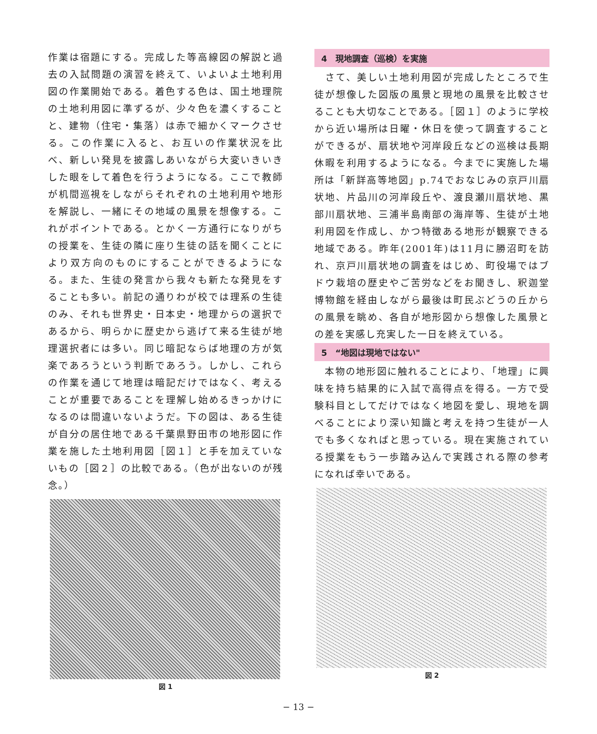作業は宿題にする。完成した等高線図の解説と過去の入試問題の演習を終えて、いよいよ土地利用図の作業開始である。着色する色は、国土地理院の土地利用図に準ずるが、少々色を濃くすることと、建物（住宅・集落）は赤で細かくマークさせる。この作業に入ると、お互いの作業状況を比べ、新しい発見を披露しあいながら大変いきいきした眼をして着色を行うようになる。ここで教師が机間巡視をしながらそれぞれの土地利用や地形を解説し、一緒にその地域の風景を想像する。これがポイントである。とかく一方通行になりがちの授業を、生徒の隣に座り生徒の話を聞くことにより双方向のものにすることができるようになる。また、生徒の発言から我々も新たな発見をすることも多い。前記の通りわが校では理系の生徒のみ、それも世界史・日本史・地理からの選択であるから、明らかに歴史から逃げて来る生徒が地理選択者には多い。同じ暗記ならば地理の方が気楽であろうという判断であろう。しかし、これらの作業を通じて地理は暗記だけではなく、考えることが重要であることを理解し始めるきっかけになるのは間違いないようだ。下の図は、ある生徒が自分の居住地である千葉県野田市の地形図に作業を施した土地利用図［図１］と手を加えていないもの［図２］の比較である。（色が出ないのが残念。）
図 1
4　現地調査（巡検）を実施
　さて、美しい土地利用図が完成したところで生徒が想像した図版の風景と現地の風景を比較させることも大切なことである。［図１］のように学校から近い場所は日曜・休日を使って調査することができるが、扇状地や河岸段丘などの巡検は長期休暇を利用するようになる。今までに実施した場所は「新詳高等地図」p.74でおなじみの京戸川扇状地、片品川の河岸段丘や、渡良瀬川扇状地、黒部川扇状地、三浦半島南部の海岸等、生徒が土地利用図を作成し、かつ特徴ある地形が観察できる地域である。昨年(2001年)は11月に勝沼町を訪れ、京戸川扇状地の調査をはじめ、町役場ではブドウ栽培の歴史やご苦労などをお聞きし、釈迦堂博物館を経由しながら最後は町民ぶどうの丘からの風景を眺め、各自が地形図から想像した風景との差を実感し充実した一日を終えている。
5　“地図は現地ではない"
　本物の地形図に触れることにより､「地理」に興味を持ち結果的に入試で高得点を得る。一方で受験科目としてだけではなく地図を愛し、現地を調べることにより深い知識と考えを持つ生徒が一人でも多くなればと思っている。現在実施されている授業をもう一歩踏み込んで実践される際の参考になれば幸いである。
図 2
− 13 −